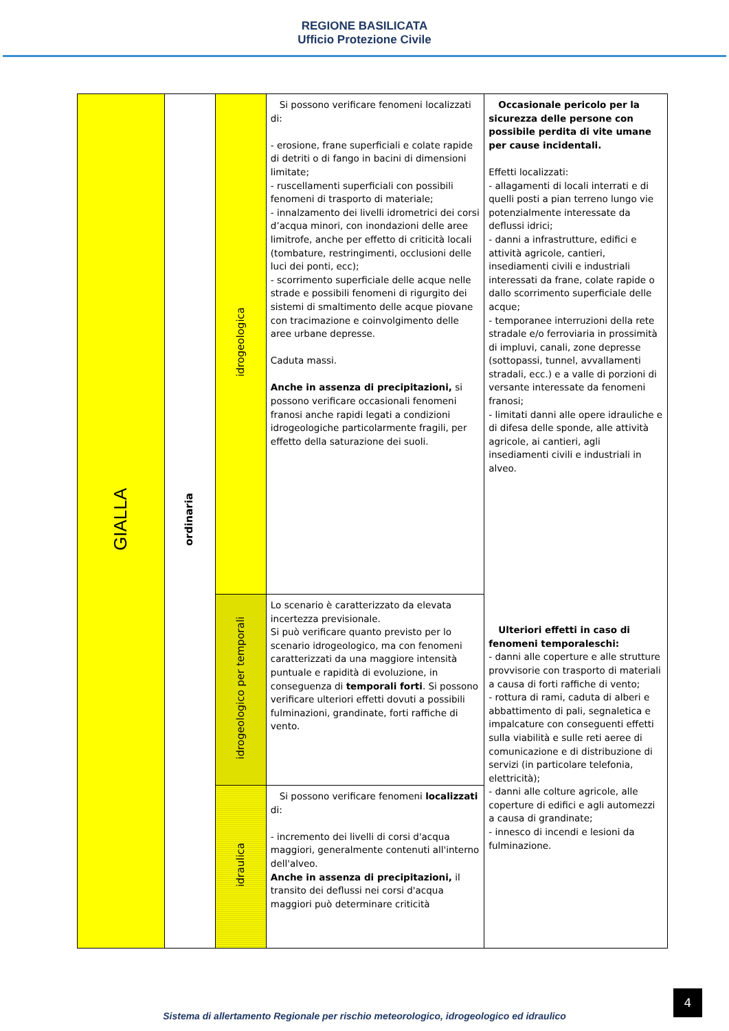REGIONE BASILICATA
Ufficio Protezione Civile
| GIALLA | ordinaria | idrogeologica | Si possono verificare fenomeni localizzati di: - erosione, frane superficiali e colate rapide di detriti o di fango in bacini di dimensioni limitate; - ruscellamenti superficiali con possibili fenomeni di trasporto di materiale; - innalzamento dei livelli idrometrici dei corsi d’acqua minori, con inondazioni delle aree limitrofe, anche per effetto di criticità locali (tombature, restringimenti, occlusioni delle luci dei ponti, ecc); - scorrimento superficiale delle acque nelle strade e possibili fenomeni di rigurgito dei sistemi di smaltimento delle acque piovane con tracimazione e coinvolgimento delle aree urbane depresse. Caduta massi. Anche in assenza di precipitazioni, si possono verificare occasionali fenomeni franosi anche rapidi legati a condizioni idrogeologiche particolarmente fragili, per effetto della saturazione dei suoli. | Occasionale pericolo per la sicurezza delle persone con possibile perdita di vite umane per cause incidentali. Effetti localizzati: - allagamenti di locali interrati e di quelli posti a pian terreno lungo vie potenzialmente interessate da deflussi idrici; - danni a infrastrutture, edifici e attività agricole, cantieri, insediamenti civili e industriali interessati da frane, colate rapide o dallo scorrimento superficiale delle acque; - temporanee interruzioni della rete stradale e/o ferroviaria in prossimità di impluvi, canali, zone depresse (sottopassi, tunnel, avvallamenti stradali, ecc.) e a valle di porzioni di versante interessate da fenomeni franosi; - limitati danni alle opere idrauliche e di difesa delle sponde, alle attività agricole, ai cantieri, agli insediamenti civili e industriali in alveo. Ulteriori effetti in caso di fenomeni temporaleschi: - danni alle coperture e alle strutture provvisorie con trasporto di materiali a causa di forti raffiche di vento; - rottura di rami, caduta di alberi e abbattimento di pali, segnaletica e impalcature con conseguenti effetti sulla viabilità e sulle reti aeree di comunicazione e di distribuzione di servizi (in particolare telefonia, elettricità); - danni alle colture agricole, alle coperture di edifici e agli automezzi a causa di grandinate; - innesco di incendi e lesioni da fulminazione. |
| | | idrogeologico per temporali | Lo scenario è caratterizzato da elevata incertezza previsionale. Si può verificare quanto previsto per lo scenario idrogeologico, ma con fenomeni caratterizzati da una maggiore intensità puntuale e rapidità di evoluzione, in conseguenza di temporali forti . Si possono verificare ulteriori effetti dovuti a possibili fulminazioni, grandinate, forti raffiche di vento. | |
| | | idraulica | Si possono verificare fenomeni localizzati di: - incremento dei livelli di corsi d'acqua maggiori, generalmente contenuti all'interno dell'alveo. Anche in assenza di precipitazioni, il transito dei deflussi nei corsi d'acqua maggiori può determinare criticità | |
4
Sistema di allertamento Regionale per rischio meteorologico, idrogeologico ed idraulico